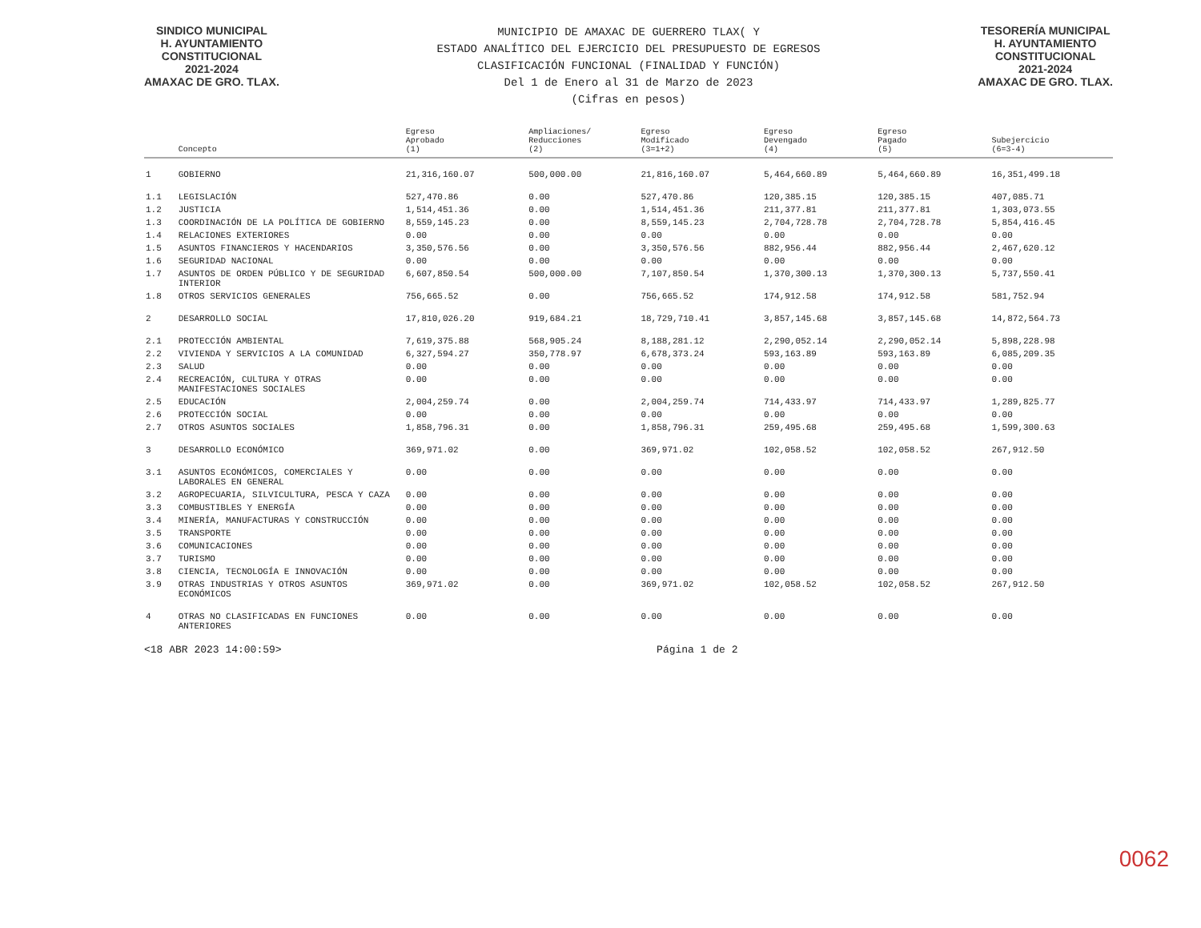SINDICO MUNICIPAL
H. AYUNTAMIENTO
CONSTITUCIONAL
2021-2024
AMAXAC DE GRO. TLAX.
MUNICIPIO DE AMAXAC DE GUERRERO TLAX( Y
ESTADO ANALÍTICO DEL EJERCICIO DEL PRESUPUESTO DE EGRESOS
CLASIFICACIÓN FUNCIONAL (FINALIDAD Y FUNCIÓN)
Del 1 de Enero al 31 de Marzo de 2023
(Cifras en pesos)
TESORERÍA MUNICIPAL
H. AYUNTAMIENTO
CONSTITUCIONAL
2021-2024
AMAXAC DE GRO. TLAX.
| | Concepto | Egreso Aprobado (1) | Ampliaciones/ Reducciones (2) | Egreso Modificado (3=1+2) | Egreso Devengado (4) | Egreso Pagado (5) | Subejercicio (6=3-4) |
| --- | --- | --- | --- | --- | --- | --- | --- |
| 1 | GOBIERNO | 21,316,160.07 | 500,000.00 | 21,816,160.07 | 5,464,660.89 | 5,464,660.89 | 16,351,499.18 |
| 1.1 | LEGISLACIÓN | 527,470.86 | 0.00 | 527,470.86 | 120,385.15 | 120,385.15 | 407,085.71 |
| 1.2 | JUSTICIA | 1,514,451.36 | 0.00 | 1,514,451.36 | 211,377.81 | 211,377.81 | 1,303,073.55 |
| 1.3 | COORDINACIÓN DE LA POLÍTICA DE GOBIERNO | 8,559,145.23 | 0.00 | 8,559,145.23 | 2,704,728.78 | 2,704,728.78 | 5,854,416.45 |
| 1.4 | RELACIONES EXTERIORES | 0.00 | 0.00 | 0.00 | 0.00 | 0.00 | 0.00 |
| 1.5 | ASUNTOS FINANCIEROS Y HACENDARIOS | 3,350,576.56 | 0.00 | 3,350,576.56 | 882,956.44 | 882,956.44 | 2,467,620.12 |
| 1.6 | SEGURIDAD NACIONAL | 0.00 | 0.00 | 0.00 | 0.00 | 0.00 | 0.00 |
| 1.7 | ASUNTOS DE ORDEN PÚBLICO Y DE SEGURIDAD INTERIOR | 6,607,850.54 | 500,000.00 | 7,107,850.54 | 1,370,300.13 | 1,370,300.13 | 5,737,550.41 |
| 1.8 | OTROS SERVICIOS GENERALES | 756,665.52 | 0.00 | 756,665.52 | 174,912.58 | 174,912.58 | 581,752.94 |
| 2 | DESARROLLO SOCIAL | 17,810,026.20 | 919,684.21 | 18,729,710.41 | 3,857,145.68 | 3,857,145.68 | 14,872,564.73 |
| 2.1 | PROTECCIÓN AMBIENTAL | 7,619,375.88 | 568,905.24 | 8,188,281.12 | 2,290,052.14 | 2,290,052.14 | 5,898,228.98 |
| 2.2 | VIVIENDA Y SERVICIOS A LA COMUNIDAD | 6,327,594.27 | 350,778.97 | 6,678,373.24 | 593,163.89 | 593,163.89 | 6,085,209.35 |
| 2.3 | SALUD | 0.00 | 0.00 | 0.00 | 0.00 | 0.00 | 0.00 |
| 2.4 | RECREACIÓN, CULTURA Y OTRAS MANIFESTACIONES SOCIALES | 0.00 | 0.00 | 0.00 | 0.00 | 0.00 | 0.00 |
| 2.5 | EDUCACIÓN | 2,004,259.74 | 0.00 | 2,004,259.74 | 714,433.97 | 714,433.97 | 1,289,825.77 |
| 2.6 | PROTECCIÓN SOCIAL | 0.00 | 0.00 | 0.00 | 0.00 | 0.00 | 0.00 |
| 2.7 | OTROS ASUNTOS SOCIALES | 1,858,796.31 | 0.00 | 1,858,796.31 | 259,495.68 | 259,495.68 | 1,599,300.63 |
| 3 | DESARROLLO ECONÓMICO | 369,971.02 | 0.00 | 369,971.02 | 102,058.52 | 102,058.52 | 267,912.50 |
| 3.1 | ASUNTOS ECONÓMICOS, COMERCIALES Y LABORALES EN GENERAL | 0.00 | 0.00 | 0.00 | 0.00 | 0.00 | 0.00 |
| 3.2 | AGROPECUARIA, SILVICULTURA, PESCA Y CAZA | 0.00 | 0.00 | 0.00 | 0.00 | 0.00 | 0.00 |
| 3.3 | COMBUSTIBLES Y ENERGÍA | 0.00 | 0.00 | 0.00 | 0.00 | 0.00 | 0.00 |
| 3.4 | MINERÍA, MANUFACTURAS Y CONSTRUCCIÓN | 0.00 | 0.00 | 0.00 | 0.00 | 0.00 | 0.00 |
| 3.5 | TRANSPORTE | 0.00 | 0.00 | 0.00 | 0.00 | 0.00 | 0.00 |
| 3.6 | COMUNICACIONES | 0.00 | 0.00 | 0.00 | 0.00 | 0.00 | 0.00 |
| 3.7 | TURISMO | 0.00 | 0.00 | 0.00 | 0.00 | 0.00 | 0.00 |
| 3.8 | CIENCIA, TECNOLOGÍA E INNOVACIÓN | 0.00 | 0.00 | 0.00 | 0.00 | 0.00 | 0.00 |
| 3.9 | OTRAS INDUSTRIAS Y OTROS ASUNTOS ECONÓMICOS | 369,971.02 | 0.00 | 369,971.02 | 102,058.52 | 102,058.52 | 267,912.50 |
| 4 | OTRAS NO CLASIFICADAS EN FUNCIONES ANTERIORES | 0.00 | 0.00 | 0.00 | 0.00 | 0.00 | 0.00 |
<18 ABR 2023 14:00:59> Página 1 de 2
0062